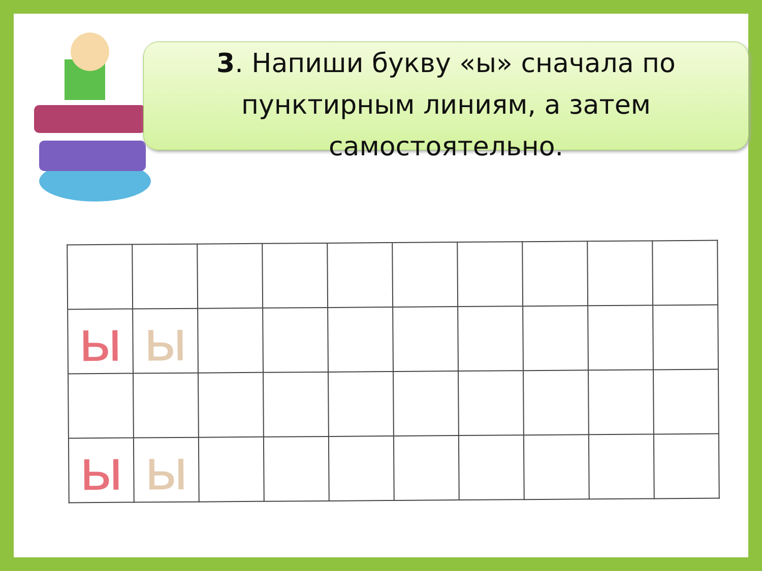3. Напиши букву «ы» сначала по пунктирным линиям, а затем самостоятельно.
| ы | ы | | | | | | | | |
| ы | ы | | | | | | | | |